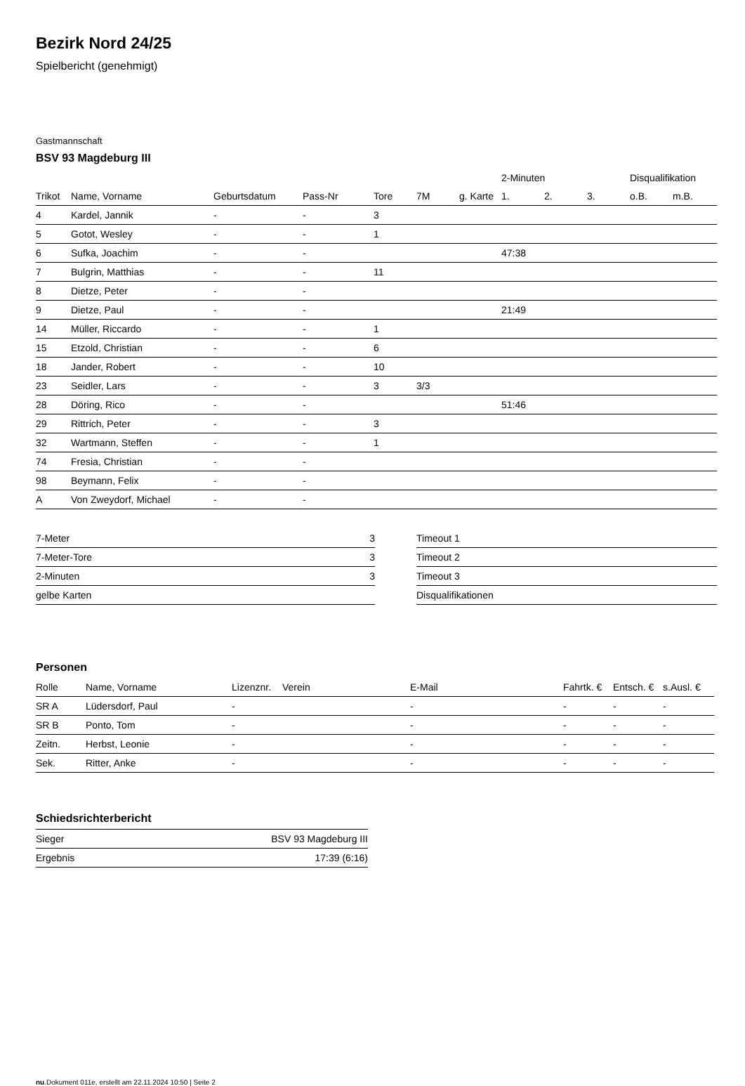Bezirk Nord 24/25
Spielbericht (genehmigt)
Gastmannschaft
BSV 93 Magdeburg III
| | | | | | | | 2-Minuten | | | Disqualifikation | |
| --- | --- | --- | --- | --- | --- | --- | --- | --- | --- | --- | --- |
| Trikot | Name, Vorname | Geburtsdatum | Pass-Nr | Tore | 7M | g. Karte | 1. | 2. | 3. | o.B. | m.B. |
| 4 | Kardel, Jannik | - | - | 3 | | | | | | | |
| 5 | Gotot, Wesley | - | - | 1 | | | | | | | |
| 6 | Sufka, Joachim | - | - | | | | 47:38 | | | | |
| 7 | Bulgrin, Matthias | - | - | 11 | | | | | | | |
| 8 | Dietze, Peter | - | - | | | | | | | | |
| 9 | Dietze, Paul | - | - | | | | 21:49 | | | | |
| 14 | Müller, Riccardo | - | - | 1 | | | | | | | |
| 15 | Etzold, Christian | - | - | 6 | | | | | | | |
| 18 | Jander, Robert | - | - | 10 | | | | | | | |
| 23 | Seidler, Lars | - | - | 3 | 3/3 | | | | | | |
| 28 | Döring, Rico | - | - | | | | 51:46 | | | | |
| 29 | Rittrich, Peter | - | - | 3 | | | | | | | |
| 32 | Wartmann, Steffen | - | - | 1 | | | | | | | |
| 74 | Fresia, Christian | - | - | | | | | | | | |
| 98 | Beymann, Felix | - | - | | | | | | | | |
| A | Von Zweydorf, Michael | - | - | | | | | | | | |
| 7-Meter | 3 |
| 7-Meter-Tore | 3 |
| 2-Minuten | 3 |
| gelbe Karten | |
| Timeout 1 |
| Timeout 2 |
| Timeout 3 |
| Disqualifikationen |
Personen
| Rolle | Name, Vorname | Lizenznr. | Verein | E-Mail | Fahrtk. € | Entsch. € | s.Ausl. € |
| --- | --- | --- | --- | --- | --- | --- | --- |
| SR A | Lüdersdorf, Paul | - | | - | - | - | - |
| SR B | Ponto, Tom | - | | - | - | - | - |
| Zeitn. | Herbst, Leonie | - | | - | - | - | - |
| Sek. | Ritter, Anke | - | | - | - | - | - |
Schiedsrichterbericht
| Sieger | BSV 93 Magdeburg III |
| Ergebnis | 17:39 (6:16) |
nu.Dokument 011e, erstellt am 22.11.2024 10:50 | Seite 2